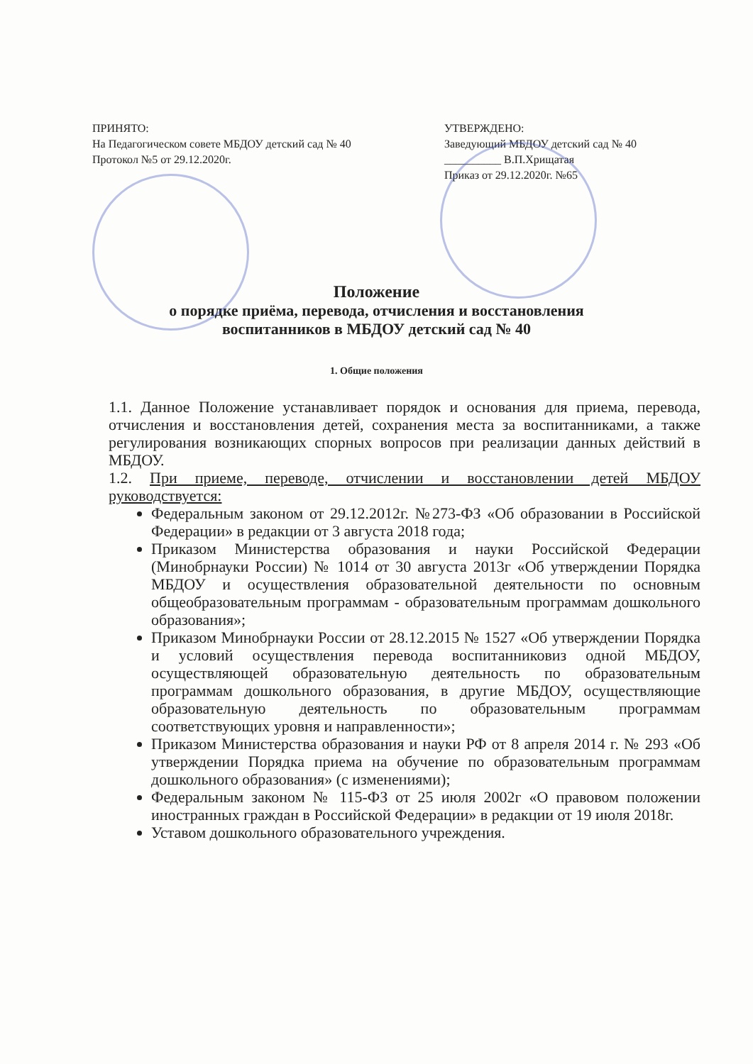ПРИНЯТО:
На Педагогическом совете МБДОУ детский сад № 40
Протокол №5 от 29.12.2020г.
УТВЕРЖДЕНО:
Заведующий МБДОУ детский сад № 40
__________ В.П.Хрищатая
Приказ от 29.12.2020г. №65
Положение
о порядке приёма, перевода, отчисления и восстановления
воспитанников в МБДОУ детский сад № 40
1. Общие положения
1.1. Данное Положение устанавливает порядок и основания для приема, перевода, отчисления и восстановления детей, сохранения места за воспитанниками, а также регулирования возникающих спорных вопросов при реализации данных действий в МБДОУ.
1.2. При приеме, переводе, отчислении и восстановлении детей МБДОУ руководствуется:
Федеральным законом от 29.12.2012г. №273-ФЗ «Об образовании в Российской Федерации» в редакции от 3 августа 2018 года;
Приказом Министерства образования и науки Российской Федерации (Минобрнауки России) № 1014 от 30 августа 2013г «Об утверждении Порядка МБДОУ и осуществления образовательной деятельности по основным общеобразовательным программам - образовательным программам дошкольного образования»;
Приказом Минобрнауки России от 28.12.2015 № 1527 «Об утверждении Порядка и условий осуществления перевода воспитанниковиз одной МБДОУ, осуществляющей образовательную деятельность по образовательным программам дошкольного образования, в другие МБДОУ, осуществляющие образовательную деятельность по образовательным программам соответствующих уровня и направленности»;
Приказом Министерства образования и науки РФ от 8 апреля 2014 г. № 293 «Об утверждении Порядка приема на обучение по образовательным программам дошкольного образования» (с изменениями);
Федеральным законом № 115-ФЗ от 25 июля 2002г «О правовом положении иностранных граждан в Российской Федерации» в редакции от 19 июля 2018г.
Уставом дошкольного образовательного учреждения.